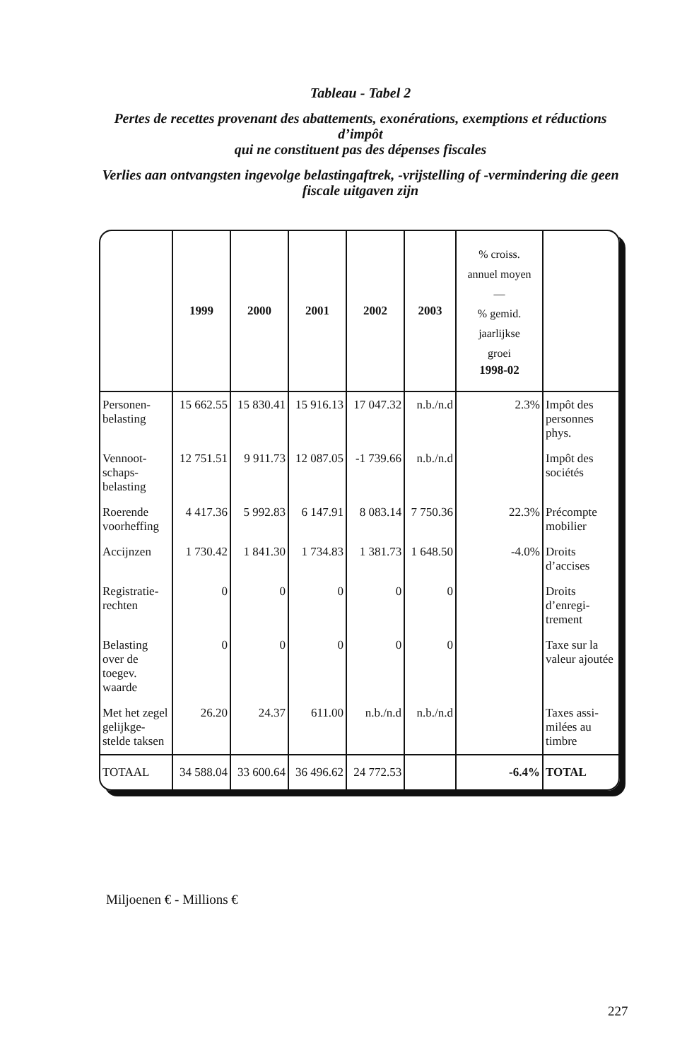Tableau - Tabel 2
Pertes de recettes provenant des abattements, exonérations, exemptions et réductions d’impôt
qui ne constituent pas des dépenses fiscales
Verlies aan ontvangsten ingevolge belastingaftrek, -vrijstelling of -vermindering die geen fiscale uitgaven zijn
| | 1999 | 2000 | 2001 | 2002 | 2003 | % croiss. annuel moyen — % gemid. jaarlijkse groei 1998-02 | |
| --- | --- | --- | --- | --- | --- | --- | --- |
| Personen-belasting | 15 662.55 | 15 830.41 | 15 916.13 | 17 047.32 | n.b./n.d | 2.3% | Impôt des personnes phys. |
| Vennoot-schaps-belasting | 12 751.51 | 9 911.73 | 12 087.05 | -1 739.66 | n.b./n.d | | Impôt des sociétés |
| Roerende voorheffing | 4 417.36 | 5 992.83 | 6 147.91 | 8 083.14 | 7 750.36 | 22.3% | Précompte mobilier |
| Accijnzen | 1 730.42 | 1 841.30 | 1 734.83 | 1 381.73 | 1 648.50 | -4.0% | Droits d’accises |
| Registratie-rechten | 0 | 0 | 0 | 0 | 0 | | Droits d’enregi-trement |
| Belasting over de toegev. waarde | 0 | 0 | 0 | 0 | 0 | | Taxe sur la valeur ajoutée |
| Met het zegel gelijkge-stelde taksen | 26.20 | 24.37 | 611.00 | n.b./n.d | n.b./n.d | | Taxes assi-milées au timbre |
| TOTAAL | 34 588.04 | 33 600.64 | 36 496.62 | 24 772.53 | | -6.4% | TOTAL |
Miljoenen € - Millions €
227